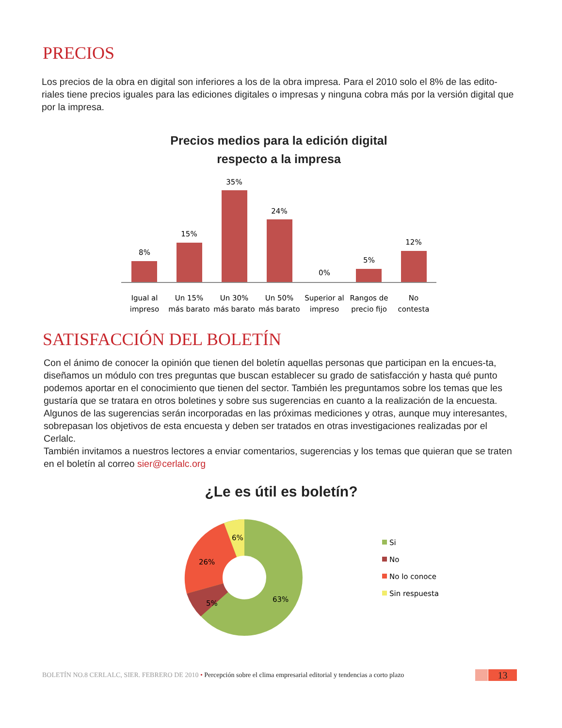PRECIOS
Los precios de la obra en digital son inferiores a los de la obra impresa. Para el 2010 solo el 8% de las edito-riales tiene precios iguales para las ediciones digitales o impresas y ninguna cobra más por la versión digital que por la impresa.
Precios medios para la edición digital
respecto a la impresa
8%
15%
35%
24%
0%
5%
12%
Igual al
impreso
Un 15%
más barato
Un 30%
más barato
Un 50%
más barato
Superior al
impreso
Rangos de
precio fijo
No
contesta
SATISFACCIÓN DEL BOLETÍN
Con el ánimo de conocer la opinión que tienen del boletín aquellas personas que participan en la encues-ta, diseñamos un módulo con tres preguntas que buscan establecer su grado de satisfacción y hasta qué punto podemos aportar en el conocimiento que tienen del sector. También les preguntamos sobre los temas que les gustaría que se tratara en otros boletines y sobre sus sugerencias en cuanto a la realización de la encuesta. Algunos de las sugerencias serán incorporadas en las próximas mediciones y otras, aunque muy interesantes, sobrepasan los objetivos de esta encuesta y deben ser tratados en otras investigaciones realizadas por el Cerlalc.
También invitamos a nuestros lectores a enviar comentarios, sugerencias y los temas que quieran que se traten en el boletín al correo sier@cerlalc.org
¿Le es útil es boletín?
6%
26%
5%
63%
Si
No
No lo conoce
Sin respuesta
BOLETÍN NO.8 CERLALC, SIER. FEBRERO DE 2010 • Percepción sobre el clima empresarial editorial y tendencias a corto plazo
13